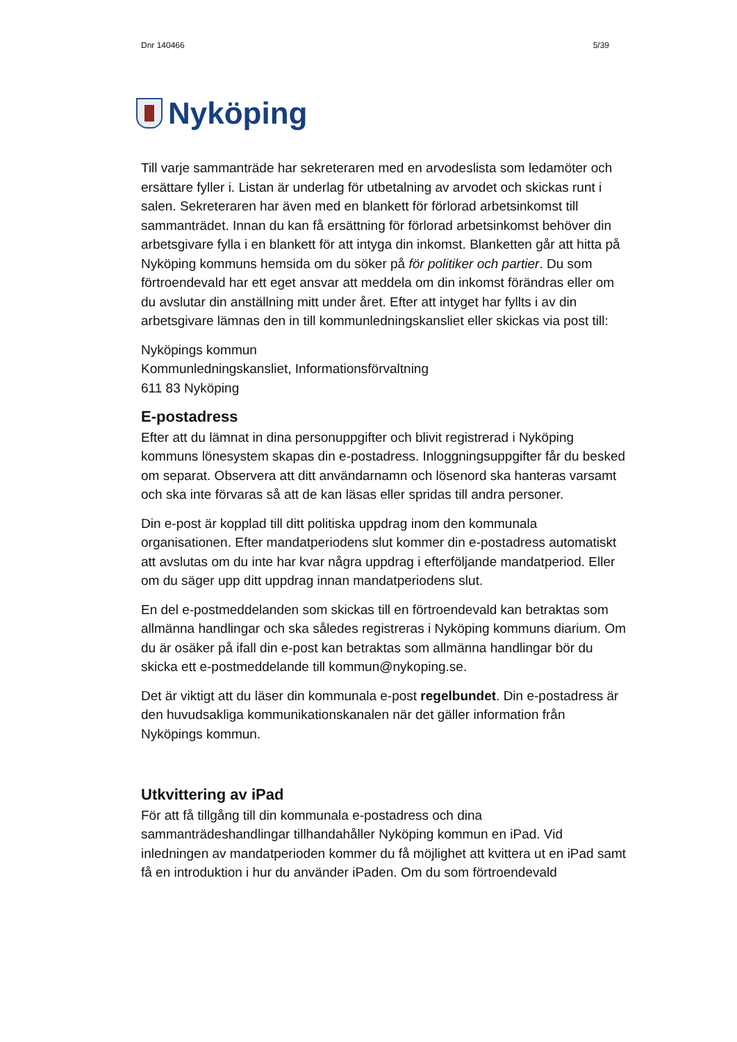Dnr 140466 5/39
Nyköping
Till varje sammanträde har sekreteraren med en arvodeslista som ledamöter och ersättare fyller i. Listan är underlag för utbetalning av arvodet och skickas runt i salen. Sekreteraren har även med en blankett för förlorad arbetsinkomst till sammanträdet. Innan du kan få ersättning för förlorad arbetsinkomst behöver din arbetsgivare fylla i en blankett för att intyga din inkomst. Blanketten går att hitta på Nyköping kommuns hemsida om du söker på för politiker och partier. Du som förtroendevald har ett eget ansvar att meddela om din inkomst förändras eller om du avslutar din anställning mitt under året. Efter att intyget har fyllts i av din arbetsgivare lämnas den in till kommunledningskansliet eller skickas via post till:
Nyköpings kommun
Kommunledningskansliet, Informationsförvaltning
611 83 Nyköping
E-postadress
Efter att du lämnat in dina personuppgifter och blivit registrerad i Nyköping kommuns lönesystem skapas din e-postadress. Inloggningsuppgifter får du besked om separat. Observera att ditt användarnamn och lösenord ska hanteras varsamt och ska inte förvaras så att de kan läsas eller spridas till andra personer.
Din e-post är kopplad till ditt politiska uppdrag inom den kommunala organisationen. Efter mandatperiodens slut kommer din e-postadress automatiskt att avslutas om du inte har kvar några uppdrag i efterföljande mandatperiod. Eller om du säger upp ditt uppdrag innan mandatperiodens slut.
En del e-postmeddelanden som skickas till en förtroendevald kan betraktas som allmänna handlingar och ska således registreras i Nyköping kommuns diarium. Om du är osäker på ifall din e-post kan betraktas som allmänna handlingar bör du skicka ett e-postmeddelande till kommun@nykoping.se.
Det är viktigt att du läser din kommunala e-post regelbundet. Din e-postadress är den huvudsakliga kommunikationskanalen när det gäller information från Nyköpings kommun.
Utkvittering av iPad
För att få tillgång till din kommunala e-postadress och dina sammanträdeshandlingar tillhandahåller Nyköping kommun en iPad. Vid inledningen av mandatperioden kommer du få möjlighet att kvittera ut en iPad samt få en introduktion i hur du använder iPaden. Om du som förtroendevald